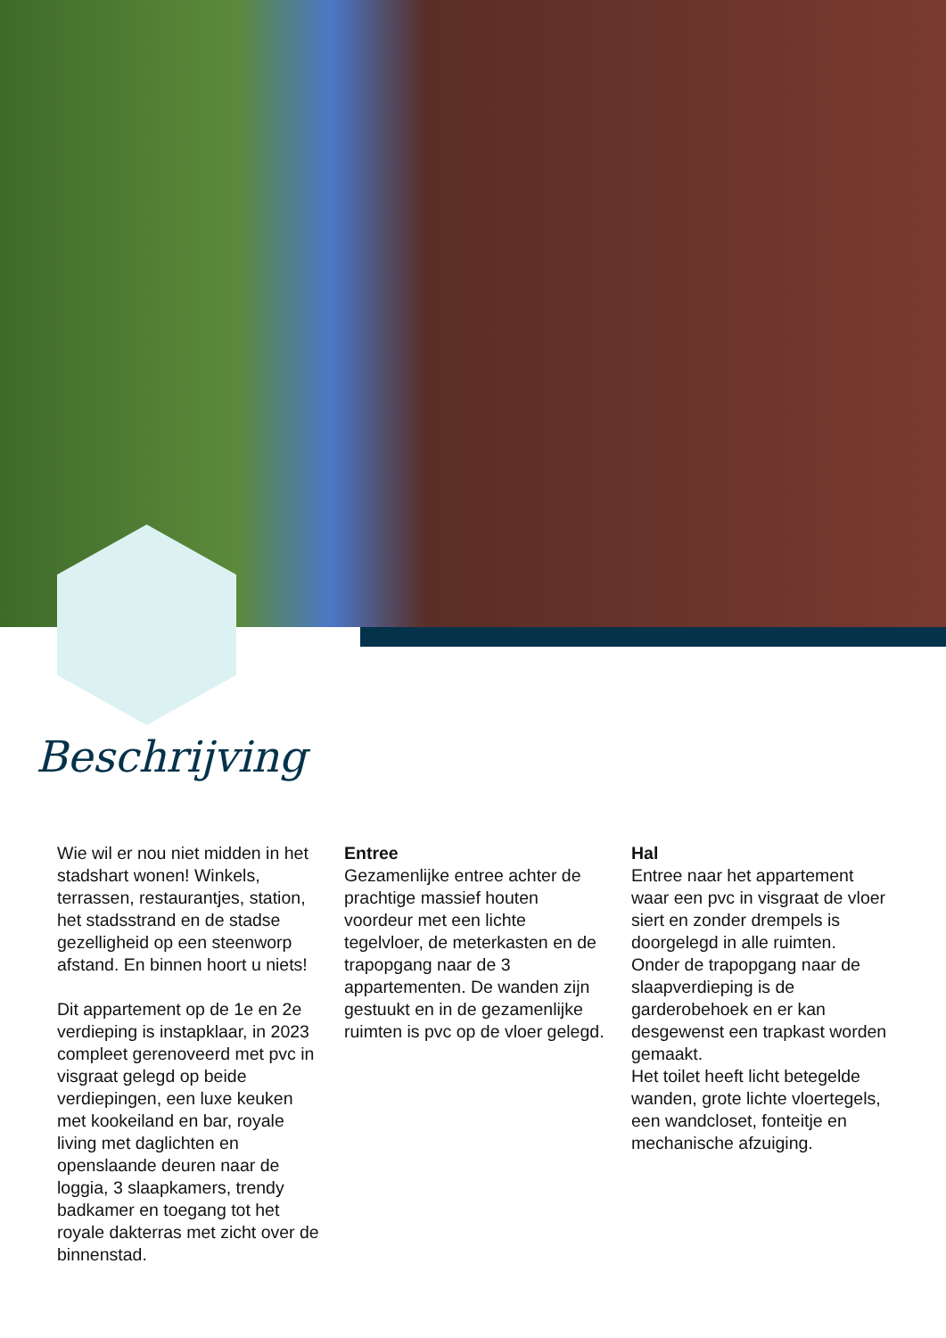Beschrijving
Wie wil er nou niet midden in het stadshart wonen! Winkels, terrassen, restaurantjes, station, het stadsstrand en de stadse gezelligheid op een steenworp afstand. En binnen hoort u niets!
Dit appartement op de 1e en 2e verdieping is instapklaar, in 2023 compleet gerenoveerd met pvc in visgraat gelegd op beide verdiepingen, een luxe keuken met kookeiland en bar, royale living met daglichten en openslaande deuren naar de loggia, 3 slaapkamers, trendy badkamer en toegang tot het royale dakterras met zicht over de binnenstad.
Entree
Gezamenlijke entree achter de prachtige massief houten voordeur met een lichte tegelvloer, de meterkasten en de trapopgang naar de 3 appartementen. De wanden zijn gestuukt en in de gezamenlijke ruimten is pvc op de vloer gelegd.
Hal
Entree naar het appartement waar een pvc in visgraat de vloer siert en zonder drempels is doorgelegd in alle ruimten.
Onder de trapopgang naar de slaapverdieping is de garderobehoek en er kan desgewenst een trapkast worden gemaakt.
Het toilet heeft licht betegelde wanden, grote lichte vloertegels, een wandcloset, fonteitje en mechanische afzuiging.